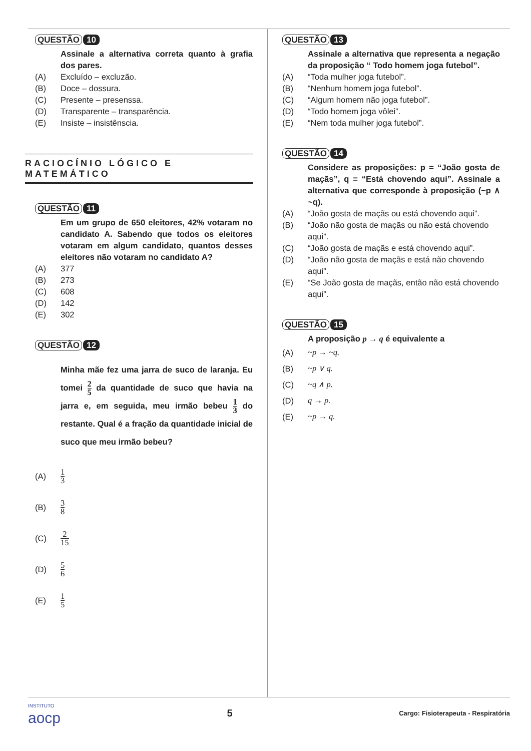QUESTÃO 10
Assinale a alternativa correta quanto à grafia dos pares.
(A) Excluído – excluzão.
(B) Doce – dossura.
(C) Presente – presenssa.
(D) Transparente – transparência.
(E) Insiste – insistênscia.
RACIOCÍNIO LÓGICO E MATEMÁTICO
QUESTÃO 11
Em um grupo de 650 eleitores, 42% votaram no candidato A. Sabendo que todos os eleitores votaram em algum candidato, quantos desses eleitores não votaram no candidato A?
(A) 377
(B) 273
(C) 608
(D) 142
(E) 302
QUESTÃO 12
Minha mãe fez uma jarra de suco de laranja. Eu tomei 2 5 da quantidade de suco que havia na jarra e, em seguida, meu irmão bebeu 1 3 do restante. Qual é a fração da quantidade inicial de suco que meu irmão bebeu?
(A) 1 3
(B) 3 8
(C) 2 15
(D) 5 6
(E) 1 5
QUESTÃO 13
Assinale a alternativa que representa a negação da proposição “ Todo homem joga futebol”.
(A) “Toda mulher joga futebol”.
(B) “Nenhum homem joga futebol”.
(C) “Algum homem não joga futebol”.
(D) “Todo homem joga vôlei”.
(E) “Nem toda mulher joga futebol”.
QUESTÃO 14
Considere as proposições: p = “João gosta de maçãs”, q = “Está chovendo aqui”. Assinale a alternativa que corresponde à proposição (~p ∧ ~q).
(A) “João gosta de maçãs ou está chovendo aqui”.
(B) “João não gosta de maçãs ou não está chovendo aqui”.
(C) “João gosta de maçãs e está chovendo aqui”.
(D) “João não gosta de maçãs e está não chovendo aqui”.
(E) “Se João gosta de maçãs, então não está chovendo aqui”.
QUESTÃO 15
A proposição p → q é equivalente a
(A) ~p → ~q.
(B) ~p ∨ q.
(C) ~q ∧ p.
(D) q → p.
(E) ~p → q.
INSTITUTO
aocp
5 Cargo: Fisioterapeuta - Respiratória